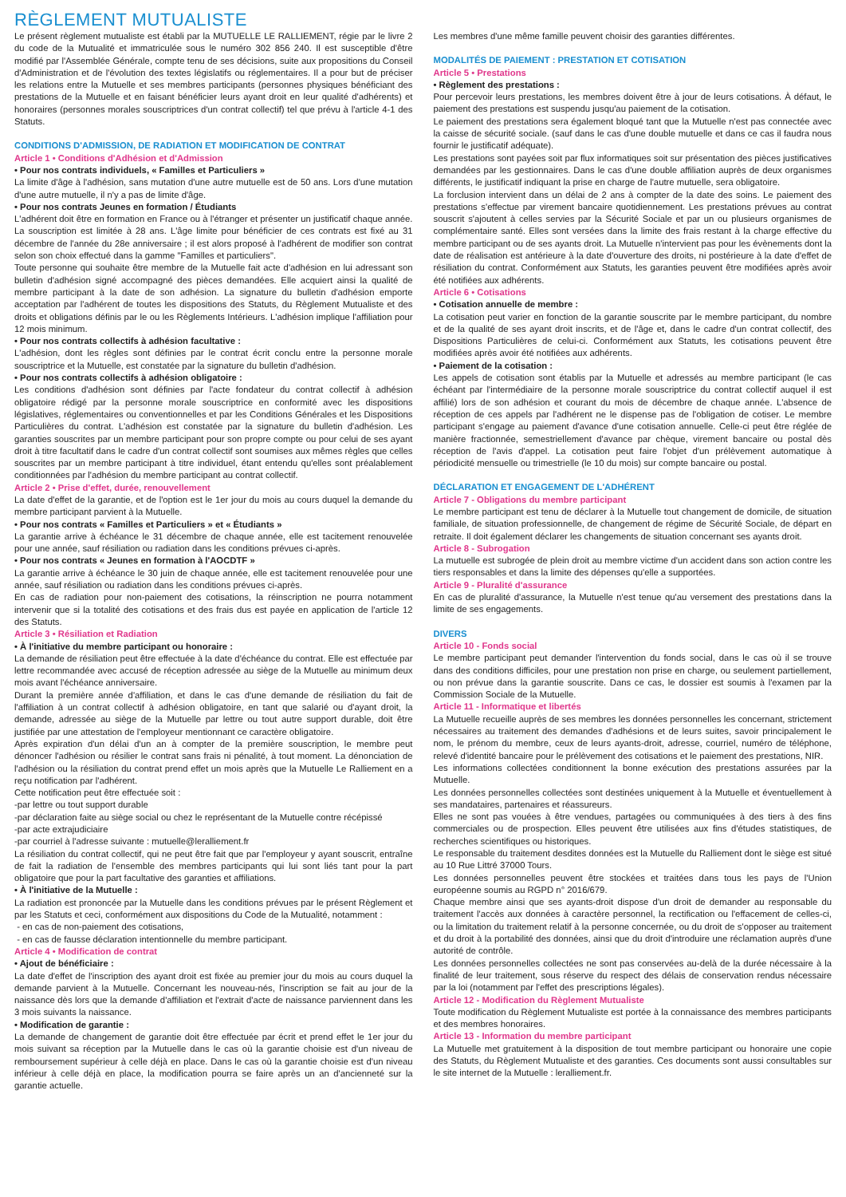RÈGLEMENT MUTUALISTE
Le présent règlement mutualiste est établi par la MUTUELLE LE RALLIEMENT, régie par le livre 2 du code de la Mutualité et immatriculée sous le numéro 302 856 240. Il est susceptible d'être modifié par l'Assemblée Générale, compte tenu de ses décisions, suite aux propositions du Conseil d'Administration et de l'évolution des textes législatifs ou réglementaires. Il a pour but de préciser les relations entre la Mutuelle et ses membres participants (personnes physiques bénéficiant des prestations de la Mutuelle et en faisant bénéficier leurs ayant droit en leur qualité d'adhérents) et honoraires (personnes morales souscriptrices d'un contrat collectif) tel que prévu à l'article 4-1 des Statuts.
CONDITIONS D'ADMISSION, DE RADIATION ET MODIFICATION DE CONTRAT
Article 1 • Conditions d'Adhésion et d'Admission
• Pour nos contrats individuels, « Familles et Particuliers »
La limite d'âge à l'adhésion, sans mutation d'une autre mutuelle est de 50 ans. Lors d'une mutation d'une autre mutuelle, il n'y a pas de limite d'âge.
• Pour nos contrats Jeunes en formation / Étudiants
L'adhérent doit être en formation en France ou à l'étranger et présenter un justificatif chaque année. La souscription est limitée à 28 ans. L'âge limite pour bénéficier de ces contrats est fixé au 31 décembre de l'année du 28e anniversaire ; il est alors proposé à l'adhérent de modifier son contrat selon son choix effectué dans la gamme "Familles et particuliers".
Toute personne qui souhaite être membre de la Mutuelle fait acte d'adhésion en lui adressant son bulletin d'adhésion signé accompagné des pièces demandées. Elle acquiert ainsi la qualité de membre participant à la date de son adhésion. La signature du bulletin d'adhésion emporte acceptation par l'adhérent de toutes les dispositions des Statuts, du Règlement Mutualiste et des droits et obligations définis par le ou les Règlements Intérieurs. L'adhésion implique l'affiliation pour 12 mois minimum.
• Pour nos contrats collectifs à adhésion facultative :
L'adhésion, dont les règles sont définies par le contrat écrit conclu entre la personne morale souscriptrice et la Mutuelle, est constatée par la signature du bulletin d'adhésion.
• Pour nos contrats collectifs à adhésion obligatoire :
Les conditions d'adhésion sont définies par l'acte fondateur du contrat collectif à adhésion obligatoire rédigé par la personne morale souscriptrice en conformité avec les dispositions législatives, réglementaires ou conventionnelles et par les Conditions Générales et les Dispositions Particulières du contrat. L'adhésion est constatée par la signature du bulletin d'adhésion. Les garanties souscrites par un membre participant pour son propre compte ou pour celui de ses ayant droit à titre facultatif dans le cadre d'un contrat collectif sont soumises aux mêmes règles que celles souscrites par un membre participant à titre individuel, étant entendu qu'elles sont préalablement conditionnées par l'adhésion du membre participant au contrat collectif.
Article 2 • Prise d'effet, durée, renouvellement
La date d'effet de la garantie, et de l'option est le 1er jour du mois au cours duquel la demande du membre participant parvient à la Mutuelle.
• Pour nos contrats « Familles et Particuliers » et « Étudiants »
La garantie arrive à échéance le 31 décembre de chaque année, elle est tacitement renouvelée pour une année, sauf résiliation ou radiation dans les conditions prévues ci-après.
• Pour nos contrats « Jeunes en formation à l'AOCDTF »
La garantie arrive à échéance le 30 juin de chaque année, elle est tacitement renouvelée pour une année, sauf résiliation ou radiation dans les conditions prévues ci-après.
En cas de radiation pour non-paiement des cotisations, la réinscription ne pourra notamment intervenir que si la totalité des cotisations et des frais dus est payée en application de l'article 12 des Statuts.
Article 3 • Résiliation et Radiation
• À l'initiative du membre participant ou honoraire :
La demande de résiliation peut être effectuée à la date d'échéance du contrat. Elle est effectuée par lettre recommandée avec accusé de réception adressée au siège de la Mutuelle au minimum deux mois avant l'échéance anniversaire.
Durant la première année d'affiliation, et dans le cas d'une demande de résiliation du fait de l'affiliation à un contrat collectif à adhésion obligatoire, en tant que salarié ou d'ayant droit, la demande, adressée au siège de la Mutuelle par lettre ou tout autre support durable, doit être justifiée par une attestation de l'employeur mentionnant ce caractère obligatoire.
Après expiration d'un délai d'un an à compter de la première souscription, le membre peut dénoncer l'adhésion ou résilier le contrat sans frais ni pénalité, à tout moment. La dénonciation de l'adhésion ou la résiliation du contrat prend effet un mois après que la Mutuelle Le Ralliement en a reçu notification par l'adhérent.
Cette notification peut être effectuée soit :
-par lettre ou tout support durable
-par déclaration faite au siège social ou chez le représentant de la Mutuelle contre récépissé
-par acte extrajudiciaire
-par courriel à l'adresse suivante : mutuelle@leralliement.fr
La résiliation du contrat collectif, qui ne peut être fait que par l'employeur y ayant souscrit, entraîne de fait la radiation de l'ensemble des membres participants qui lui sont liés tant pour la part obligatoire que pour la part facultative des garanties et affiliations.
• À l'initiative de la Mutuelle :
La radiation est prononcée par la Mutuelle dans les conditions prévues par le présent Règlement et par les Statuts et ceci, conformément aux dispositions du Code de la Mutualité, notamment :
- en cas de non-paiement des cotisations,
- en cas de fausse déclaration intentionnelle du membre participant.
Article 4 • Modification de contrat
• Ajout de bénéficiaire :
La date d'effet de l'inscription des ayant droit est fixée au premier jour du mois au cours duquel la demande parvient à la Mutuelle. Concernant les nouveau-nés, l'inscription se fait au jour de la naissance dès lors que la demande d'affiliation et l'extrait d'acte de naissance parviennent dans les 3 mois suivants la naissance.
• Modification de garantie :
La demande de changement de garantie doit être effectuée par écrit et prend effet le 1er jour du mois suivant sa réception par la Mutuelle dans le cas où la garantie choisie est d'un niveau de remboursement supérieur à celle déjà en place. Dans le cas où la garantie choisie est d'un niveau inférieur à celle déjà en place, la modification pourra se faire après un an d'ancienneté sur la garantie actuelle.
Les membres d'une même famille peuvent choisir des garanties différentes.
MODALITÉS DE PAIEMENT : PRESTATION ET COTISATION
Article 5 • Prestations
• Règlement des prestations :
Pour percevoir leurs prestations, les membres doivent être à jour de leurs cotisations. À défaut, le paiement des prestations est suspendu jusqu'au paiement de la cotisation.
Le paiement des prestations sera également bloqué tant que la Mutuelle n'est pas connectée avec la caisse de sécurité sociale. (sauf dans le cas d'une double mutuelle et dans ce cas il faudra nous fournir le justificatif adéquate).
Les prestations sont payées soit par flux informatiques soit sur présentation des pièces justificatives demandées par les gestionnaires. Dans le cas d'une double affiliation auprès de deux organismes différents, le justificatif indiquant la prise en charge de l'autre mutuelle, sera obligatoire.
La forclusion intervient dans un délai de 2 ans à compter de la date des soins. Le paiement des prestations s'effectue par virement bancaire quotidiennement. Les prestations prévues au contrat souscrit s'ajoutent à celles servies par la Sécurité Sociale et par un ou plusieurs organismes de complémentaire santé. Elles sont versées dans la limite des frais restant à la charge effective du membre participant ou de ses ayants droit. La Mutuelle n'intervient pas pour les évènements dont la date de réalisation est antérieure à la date d'ouverture des droits, ni postérieure à la date d'effet de résiliation du contrat. Conformément aux Statuts, les garanties peuvent être modifiées après avoir été notifiées aux adhérents.
Article 6 • Cotisations
• Cotisation annuelle de membre :
La cotisation peut varier en fonction de la garantie souscrite par le membre participant, du nombre et de la qualité de ses ayant droit inscrits, et de l'âge et, dans le cadre d'un contrat collectif, des Dispositions Particulières de celui-ci. Conformément aux Statuts, les cotisations peuvent être modifiées après avoir été notifiées aux adhérents.
• Paiement de la cotisation :
Les appels de cotisation sont établis par la Mutuelle et adressés au membre participant (le cas échéant par l'intermédiaire de la personne morale souscriptrice du contrat collectif auquel il est affilié) lors de son adhésion et courant du mois de décembre de chaque année. L'absence de réception de ces appels par l'adhérent ne le dispense pas de l'obligation de cotiser. Le membre participant s'engage au paiement d'avance d'une cotisation annuelle. Celle-ci peut être réglée de manière fractionnée, semestriellement d'avance par chèque, virement bancaire ou postal dès réception de l'avis d'appel. La cotisation peut faire l'objet d'un prélèvement automatique à périodicité mensuelle ou trimestrielle (le 10 du mois) sur compte bancaire ou postal.
DÉCLARATION ET ENGAGEMENT DE L'ADHÉRENT
Article 7 - Obligations du membre participant
Le membre participant est tenu de déclarer à la Mutuelle tout changement de domicile, de situation familiale, de situation professionnelle, de changement de régime de Sécurité Sociale, de départ en retraite. Il doit également déclarer les changements de situation concernant ses ayants droit.
Article 8 - Subrogation
La mutuelle est subrogée de plein droit au membre victime d'un accident dans son action contre les tiers responsables et dans la limite des dépenses qu'elle a supportées.
Article 9 - Pluralité d'assurance
En cas de pluralité d'assurance, la Mutuelle n'est tenue qu'au versement des prestations dans la limite de ses engagements.
DIVERS
Article 10 - Fonds social
Le membre participant peut demander l'intervention du fonds social, dans le cas où il se trouve dans des conditions difficiles, pour une prestation non prise en charge, ou seulement partiellement, ou non prévue dans la garantie souscrite. Dans ce cas, le dossier est soumis à l'examen par la Commission Sociale de la Mutuelle.
Article 11 - Informatique et libertés
La Mutuelle recueille auprès de ses membres les données personnelles les concernant, strictement nécessaires au traitement des demandes d'adhésions et de leurs suites, savoir principalement le nom, le prénom du membre, ceux de leurs ayants-droit, adresse, courriel, numéro de téléphone, relevé d'identité bancaire pour le prélèvement des cotisations et le paiement des prestations, NIR.
Les informations collectées conditionnent la bonne exécution des prestations assurées par la Mutuelle.
Les données personnelles collectées sont destinées uniquement à la Mutuelle et éventuellement à ses mandataires, partenaires et réassureurs.
Elles ne sont pas vouées à être vendues, partagées ou communiquées à des tiers à des fins commerciales ou de prospection. Elles peuvent être utilisées aux fins d'études statistiques, de recherches scientifiques ou historiques.
Le responsable du traitement desdites données est la Mutuelle du Ralliement dont le siège est situé au 10 Rue Littré 37000 Tours.
Les données personnelles peuvent être stockées et traitées dans tous les pays de l'Union européenne soumis au RGPD n° 2016/679.
Chaque membre ainsi que ses ayants-droit dispose d'un droit de demander au responsable du traitement l'accès aux données à caractère personnel, la rectification ou l'effacement de celles-ci, ou la limitation du traitement relatif à la personne concernée, ou du droit de s'opposer au traitement et du droit à la portabilité des données, ainsi que du droit d'introduire une réclamation auprès d'une autorité de contrôle.
Les données personnelles collectées ne sont pas conservées au-delà de la durée nécessaire à la finalité de leur traitement, sous réserve du respect des délais de conservation rendus nécessaire par la loi (notamment par l'effet des prescriptions légales).
Article 12 - Modification du Règlement Mutualiste
Toute modification du Règlement Mutualiste est portée à la connaissance des membres participants et des membres honoraires.
Article 13 - Information du membre participant
La Mutuelle met gratuitement à la disposition de tout membre participant ou honoraire une copie des Statuts, du Règlement Mutualiste et des garanties. Ces documents sont aussi consultables sur le site internet de la Mutuelle : leralliement.fr.